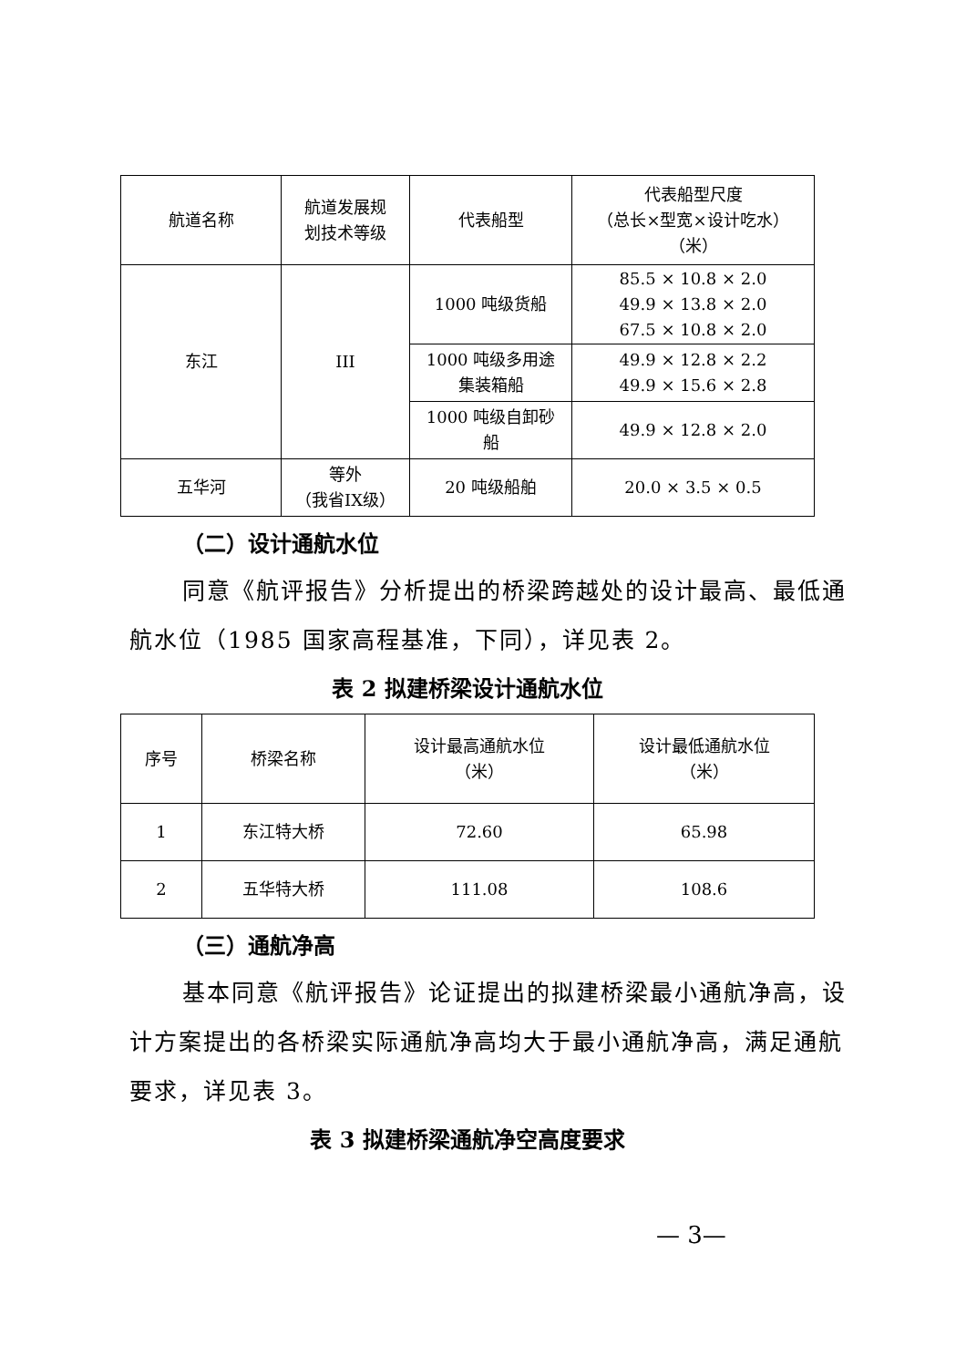| 航道名称 | 航道发展规 划技术等级 | 代表船型 | 代表船型尺度 （总长×型宽×设计吃水） （米） |
| --- | --- | --- | --- |
| 东江 | III | 1000 吨级货船 | 85.5 × 10.8 × 2.0 49.9 × 13.8 × 2.0 67.5 × 10.8 × 2.0 |
| | | 1000 吨级多用途 集装箱船 | 49.9 × 12.8 × 2.2 49.9 × 15.6 × 2.8 |
| | | 1000 吨级自卸砂 船 | 49.9 × 12.8 × 2.0 |
| 五华河 | 等外 （我省IX级） | 20 吨级船舶 | 20.0 × 3.5 × 0.5 |
（二）设计通航水位
同意《航评报告》分析提出的桥梁跨越处的设计最高、最低通航水位（1985 国家高程基准，下同），详见表 2。
表 2 拟建桥梁设计通航水位
| 序号 | 桥梁名称 | 设计最高通航水位 （米） | 设计最低通航水位 （米） |
| --- | --- | --- | --- |
| 1 | 东江特大桥 | 72.60 | 65.98 |
| 2 | 五华特大桥 | 111.08 | 108.6 |
（三）通航净高
基本同意《航评报告》论证提出的拟建桥梁最小通航净高，设计方案提出的各桥梁实际通航净高均大于最小通航净高，满足通航要求，详见表 3。
表 3 拟建桥梁通航净空高度要求
— 3—